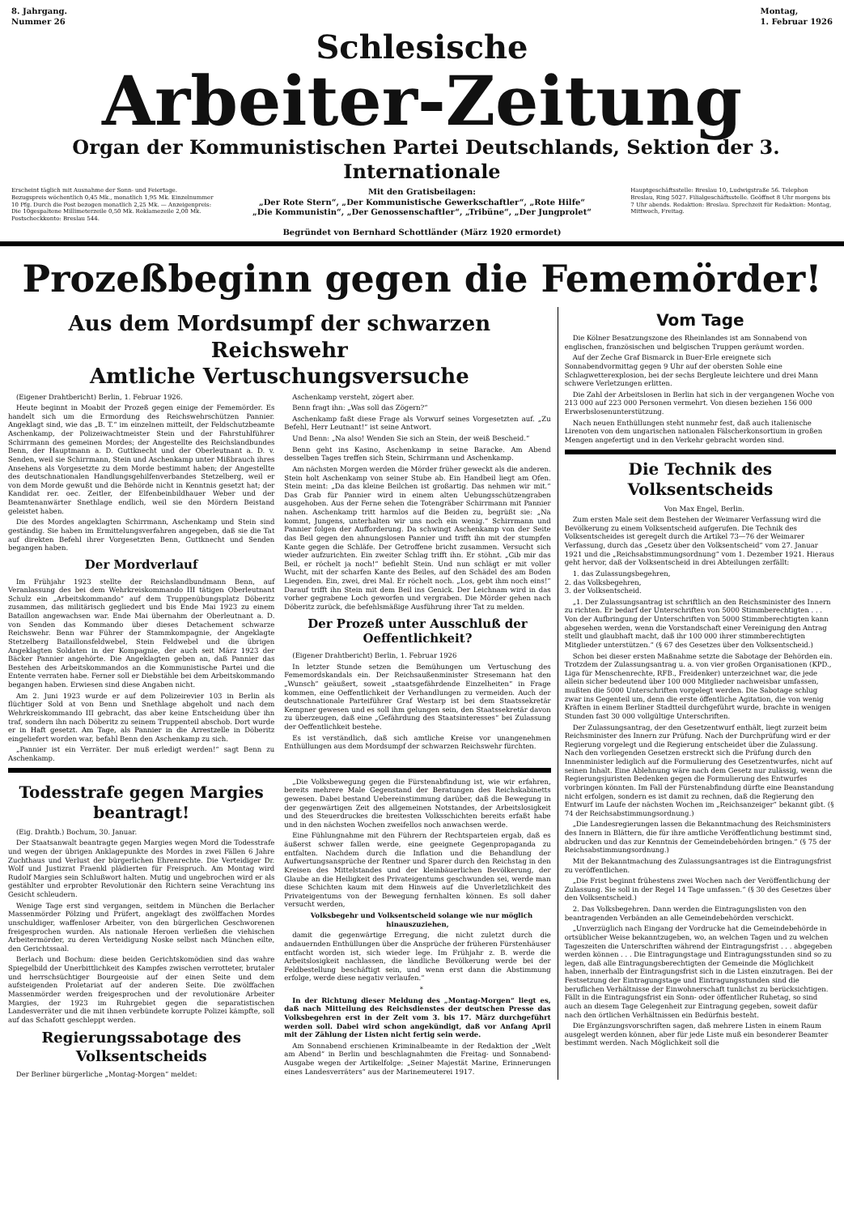8. Jahrgang.
Nummer 26 Montag,
1. Februar 1926
Schlesische
Arbeiter-Zeitung
Organ der Kommunistischen Partei Deutschlands, Sektion der 3. Internationale
Erscheint täglich mit Ausnahme der Sonn- und Feiertage. Bezugspreis wöchentlich 0,45 Mk., monatlich 1,95 Mk. Einzelnummer 10 Pfg. Durch die Post bezogen monatlich 2,25 Mk. — Anzeigenpreis: Die 10gespaltene Millimeterzeile 0,50 Mk. Reklamezeile 2,00 Mk. Postscheckkonto: Breslau 544.
Mit den Gratisbeilagen:
„Der Rote Stern“, „Der Kommunistische Gewerkschaftler“, „Rote Hilfe“
„Die Kommunistin“, „Der Genossenschaftler“, „Tribüne“, „Der Jungprolet“
Begründet von Bernhard Schottländer (März 1920 ermordet)
Hauptgeschäftsstelle: Breslau 10, Ludwigstraße 56. Telephon Breslau, Ring 5027. Filialgeschäftsstelle. Geöffnet 8 Uhr morgens bis 7 Uhr abends. Redaktion: Breslau. Sprechzeit für Redaktion: Montag, Mittwoch, Freitag.
Prozeßbeginn gegen die Fememörder!
Aus dem Mordsumpf der schwarzen Reichswehr
Amtliche Vertuschungsversuche
(Eigener Drahtbericht) Berlin, 1. Februar 1926.
Heute beginnt in Moabit der Prozeß gegen einige der Fememörder. Es handelt sich um die Ermordung des Reichswehrschützen Pannier. Angeklagt sind, wie das „B. T.“ im einzelnen mitteilt, der Feldschutzbeamte Aschenkamp, der Polizeiwachtmeister Stein und der Fahrstuhlführer Schirrmann des gemeinen Mordes; der Angestellte des Reichslandbundes Benn, der Hauptmann a. D. Guttknecht und der Oberleutnant a. D. v. Senden, weil sie Schirrmann, Stein und Aschenkamp unter Mißbrauch ihres Ansehens als Vorgesetzte zu dem Morde bestimmt haben; der Angestellte des deutschnationalen Handlungsgehilfenverbandes Stetzelberg, weil er von dem Morde gewußt und die Behörde nicht in Kenntnis gesetzt hat; der Kandidat rer. oec. Zeitler, der Elfenbeinbildhauer Weber und der Beamtenanwärter Snethlage endlich, weil sie den Mördern Beistand geleistet haben.
Die des Mordes angeklagten Schirrmann, Aschenkamp und Stein sind geständig. Sie haben im Ermittelungsverfahren angegeben, daß sie die Tat auf direkten Befehl ihrer Vorgesetzten Benn, Guttknecht und Senden begangen haben.
Der Mordverlauf
Im Frühjahr 1923 stellte der Reichslandbundmann Benn, auf Veranlassung des bei dem Wehrkreiskommando III tätigen Oberleutnant Schulz ein „Arbeitskommando“ auf dem Truppenübungsplatz Döberitz zusammen, das militärisch gegliedert und bis Ende Mai 1923 zu einem Bataillon angewachsen war. Ende Mai übernahm der Oberleutnant a. D. von Senden das Kommando über dieses Detachement schwarze Reichswehr. Benn war Führer der Stammkompagnie, der Angeklagte Stetzelberg Bataillonsfeldwebel, Stein Feldwebel und die übrigen Angeklagten Soldaten in der Kompagnie, der auch seit März 1923 der Bäcker Pannier angehörte. Die Angeklagten geben an, daß Pannier das Bestehen des Arbeitskommandos an die Kommunistische Partei und die Entente verraten habe. Ferner soll er Diebstähle bei dem Arbeitskommando begangen haben. Erwiesen sind diese Angaben nicht.
Am 2. Juni 1923 wurde er auf dem Polizeirevier 103 in Berlin als flüchtiger Sold at von Benn und Snethlage abgeholt und nach dem Wehrkreiskommando III gebracht, das aber keine Entscheidung über ihn traf, sondern ihn nach Döberitz zu seinem Truppenteil abschob. Dort wurde er in Haft gesetzt. Am Tage, als Pannier in die Arrestzelle in Döberitz eingeliefert worden war, befahl Benn den Aschenkamp zu sich.
„Pannier ist ein Verräter. Der muß erledigt werden!“ sagt Benn zu Aschenkamp.
Aschenkamp versteht, zögert aber.
Benn fragt ihn: „Was soll das Zögern?“
Aschenkamp faßt diese Frage als Vorwurf seines Vorgesetzten auf. „Zu Befehl, Herr Leutnant!“ ist seine Antwort.
Und Benn: „Na also! Wenden Sie sich an Stein, der weiß Bescheid.“
Benn geht ins Kasino, Aschenkamp in seine Baracke. Am Abend desselben Tages treffen sich Stein, Schirrmann und Aschenkamp.
Am nächsten Morgen werden die Mörder früher geweckt als die anderen. Stein holt Aschenkamp von seiner Stube ab. Ein Handbeil liegt am Ofen. Stein meint: „Da das kleine Beilchen ist großartig. Das nehmen wir mit.“ Das Grab für Pannier wird in einem alten Uebungsschützengraben ausgehoben. Aus der Ferne sehen die Totengräber Schirrmann mit Pannier nahen. Aschenkamp tritt harmlos auf die Beiden zu, begrüßt sie: „Na kommt, Jungens, unterhalten wir uns noch ein wenig.“ Schirrmann und Pannier folgen der Aufforderung. Da schwingt Aschenkamp von der Seite das Beil gegen den ahnungslosen Pannier und trifft ihn mit der stumpfen Kante gegen die Schläfe. Der Getroffene bricht zusammen. Versucht sich wieder aufzurichten. Ein zweiter Schlag trifft ihn. Er stöhnt. „Gib mir das Beil, er röchelt ja noch!“ befiehlt Stein. Und nun schlägt er mit voller Wucht, mit der scharfen Kante des Beiles, auf den Schädel des am Boden Liegenden. Ein, zwei, drei Mal. Er röchelt noch. „Los, gebt ihm noch eins!“ Darauf trifft ihn Stein mit dem Beil ins Genick. Der Leichnam wird in das vorher gegrabene Loch geworfen und vergraben. Die Mörder gehen nach Döberitz zurück, die befehlsmäßige Ausführung ihrer Tat zu melden.
Der Prozeß unter Ausschluß der Oeffentlichkeit?
(Eigener Drahtbericht) Berlin, 1. Februar 1926
In letzter Stunde setzen die Bemühungen um Vertuschung des Fememordskandals ein. Der Reichsaußenminister Stresemann hat den „Wunsch“ geäußert, soweit „staatsgefährdende Einzelheiten“ in Frage kommen, eine Oeffentlichkeit der Verhandlungen zu vermeiden. Auch der deutschnationale Parteiführer Graf Westarp ist bei dem Staatssekretär Kempner gewesen und es soll ihm gelungen sein, den Staatssekretär davon zu überzeugen, daß eine „Gefährdung des Staatsinteresses“ bei Zulassung der Oeffentlichkeit bestehe.
Es ist verständlich, daß sich amtliche Kreise vor unangenehmen Enthüllungen aus dem Mordsumpf der schwarzen Reichswehr fürchten.
Todesstrafe gegen Margies beantragt!
(Eig. Drahtb.) Bochum, 30. Januar.
Der Staatsanwalt beantragte gegen Margies wegen Mord die Todesstrafe und wegen der übrigen Anklagepunkte des Mordes in zwei Fällen 6 Jahre Zuchthaus und Verlust der bürgerlichen Ehrenrechte. Die Verteidiger Dr. Wolf und Justizrat Fraenkl plädierten für Freispruch. Am Montag wird Rudolf Margies sein Schlußwort halten. Mutig und ungebrochen wird er als gestählter und erprobter Revolutionär den Richtern seine Verachtung ins Gesicht schleudern.
Wenige Tage erst sind vergangen, seitdem in München die Berlacher Massenmörder Pölzing und Prüfert, angeklagt des zwölffachen Mordes unschuldiger, waffenloser Arbeiter, von den bürgerlichen Geschworenen freigesprochen wurden. Als nationale Heroen verließen die viehischen Arbeitermörder, zu deren Verteidigung Noske selbst nach München eilte, den Gerichtssaal.
Berlach und Bochum: diese beiden Gerichtskomödien sind das wahre Spiegelbild der Unerbittlichkeit des Kampfes zwischen verrotteter, brutaler und herrschsüchtiger Bourgeoisie auf der einen Seite und dem aufsteigenden Proletariat auf der anderen Seite. Die zwölffachen Massenmörder werden freigesprochen und der revolutionäre Arbeiter Margies, der 1923 im Ruhrgebiet gegen die separatistischen Landesverräter und die mit ihnen verbündete korrupte Polizei kämpfte, soll auf das Schafott geschleppt werden.
Regierungssabotage des Volksentscheids
Der Berliner bürgerliche „Montag-Morgen“ meldet:
„Die Volksbewegung gegen die Fürstenabfindung ist, wie wir erfahren, bereits mehrere Male Gegenstand der Beratungen des Reichskabinetts gewesen. Dabei bestand Uebereinstimmung darüber, daß die Bewegung in der gegenwärtigen Zeit des allgemeinen Notstandes, der Arbeitslosigkeit und des Steuerdruckes die breitesten Volksschichten bereits erfaßt habe und in den nächsten Wochen zweifellos noch anwachsen werde.
Eine Fühlungnahme mit den Führern der Rechtsparteien ergab, daß es äußerst schwer fallen werde, eine geeignete Gegenpropaganda zu entfalten. Nachdem durch die Inflation und die Behandlung der Aufwertungsansprüche der Rentner und Sparer durch den Reichstag in den Kreisen des Mittelstandes und der kleinbäuerlichen Bevölkerung, der Glaube an die Heiligkeit des Privateigentums geschwunden sei, werde man diese Schichten kaum mit dem Hinweis auf die Unverletzlichkeit des Privateigentums von der Bewegung fernhalten können. Es soll daher versucht werden,
Volksbegehr und Volksentscheid solange wie nur möglich hinauszuziehen,
damit die gegenwärtige Erregung, die nicht zuletzt durch die andauernden Enthüllungen über die Ansprüche der früheren Fürstenhäuser entfacht worden ist, sich wieder lege. Im Frühjahr z. B. werde die Arbeitslosigkeit nachlassen, die ländliche Bevölkerung werde bei der Feldbestellung beschäftigt sein, und wenn erst dann die Abstimmung erfolge, werde diese negativ verlaufen.“
*
In der Richtung dieser Meldung des „Montag-Morgen“ liegt es, daß nach Mitteilung des Reichsdienstes der deutschen Presse das Volksbegehren erst in der Zeit vom 3. bis 17. März durchgeführt werden soll. Dabei wird schon angekündigt, daß vor Anfang April mit der Zählung der Listen nicht fertig sein werde.
Am Sonnabend erschienen Kriminalbeamte in der Redaktion der „Welt am Abend“ in Berlin und beschlagnahmten die Freitag- und Sonnabend-Ausgabe wegen der Artikelfolge: „Seiner Majestät Marine, Erinnerungen eines Landesverräters“ aus der Marinemeuterei 1917.
Vom Tage
Die Kölner Besatzungszone des Rheinlandes ist am Sonnabend von englischen, französischen und belgischen Truppen geräumt worden.
Auf der Zeche Graf Bismarck in Buer-Erle ereignete sich Sonnabendvormittag gegen 9 Uhr auf der obersten Sohle eine Schlagwetterexplosion, bei der sechs Bergleute leichtere und drei Mann schwere Verletzungen erlitten.
Die Zahl der Arbeitslosen in Berlin hat sich in der vergangenen Woche von 213 000 auf 223 000 Personen vermehrt. Von diesen beziehen 156 000 Erwerbslosenunterstützung.
Nach neuen Enthüllungen steht nunmehr fest, daß auch italienische Lirenoten von dem ungarischen nationalen Fälscherkonsortium in großen Mengen angefertigt und in den Verkehr gebracht worden sind.
Die Technik des Volksentscheids
Von Max Engel, Berlin.
Zum ersten Male seit dem Bestehen der Weimarer Verfassung wird die Bevölkerung zu einem Volksentscheid aufgerufen. Die Technik des Volksentscheides ist geregelt durch die Artikel 73—76 der Weimarer Verfassung, durch das „Gesetz über den Volksentscheid“ vom 27. Januar 1921 und die „Reichsabstimmungsordnung“ vom 1. Dezember 1921. Hieraus geht hervor, daß der Volksentscheid in drei Abteilungen zerfällt:
1. das Zulassungsbegehren,
2. das Volksbegehren,
3. der Volksentscheid.
„1. Der Zulassungsantrag ist schriftlich an den Reichsminister des Innern zu richten. Er bedarf der Unterschriften von 5000 Stimmberechtigten . . . Von der Aufbringung der Unterschriften von 5000 Stimmberechtigten kann abgesehen werden, wenn die Vorstandschaft einer Vereinigung den Antrag stellt und glaubhaft macht, daß ihr 100 000 ihrer stimmberechtigten Mitglieder unterstützen.“ (§ 67 des Gesetzes über den Volksentscheid.)
Schon bei dieser ersten Maßnahme setzte die Sabotage der Behörden ein. Trotzdem der Zulassungsantrag u. a. von vier großen Organisationen (KPD., Liga für Menschenrechte, RFB., Freidenker) unterzeichnet war, die jede allein sicher bedeutend über 100 000 Mitglieder nachweisbar umfassen, mußten die 5000 Unterschriften vorgelegt werden. Die Sabotage schlug zwar ins Gegenteil um, denn die erste öffentliche Agitation, die von wenig Kräften in einem Berliner Stadtteil durchgeführt wurde, brachte in wenigen Stunden fast 30 000 vollgültige Unterschriften.
Der Zulassungsantrag, der den Gesetzentwurf enthält, liegt zurzeit beim Reichsminister des Innern zur Prüfung. Nach der Durchprüfung wird er der Regierung vorgelegt und die Regierung entscheidet über die Zulassung. Nach den vorliegenden Gesetzen erstreckt sich die Prüfung durch den Innenminister lediglich auf die Formulierung des Gesetzentwurfes, nicht auf seinen Inhalt. Eine Ablehnung wäre nach dem Gesetz nur zulässig, wenn die Regierungsjuristen Bedenken gegen die Formulierung des Entwurfes vorbringen könnten. Im Fall der Fürstenabfindung dürfte eine Beanstandung nicht erfolgen, sondern es ist damit zu rechnen, daß die Regierung den Entwurf im Laufe der nächsten Wochen im „Reichsanzeiger“ bekannt gibt. (§ 74 der Reichsabstimmungsordnung.)
„Die Landesregierungen lassen die Bekanntmachung des Reichsministers des Innern in Blättern, die für ihre amtliche Veröffentlichung bestimmt sind, abdrucken und das zur Kenntnis der Gemeindebehörden bringen.“ (§ 75 der Reichsabstimmungsordnung.)
Mit der Bekanntmachung des Zulassungsantrages ist die Eintragungsfrist zu veröffentlichen.
„Die Frist beginnt frühestens zwei Wochen nach der Veröffentlichung der Zulassung. Sie soll in der Regel 14 Tage umfassen.“ (§ 30 des Gesetzes über den Volksentscheid.)
2. Das Volksbegehren. Dann werden die Eintragungslisten von den beantragenden Verbänden an alle Gemeindebehörden verschickt.
„Unverzüglich nach Eingang der Vordrucke hat die Gemeindebehörde in ortsüblicher Weise bekanntzugeben, wo, an welchen Tagen und zu welchen Tageszeiten die Unterschriften während der Eintragungsfrist . . . abgegeben werden können . . . Die Eintragungstage und Eintragungsstunden sind so zu legen, daß alle Eintragungsberechtigten der Gemeinde die Möglichkeit haben, innerhalb der Eintragungsfrist sich in die Listen einzutragen. Bei der Festsetzung der Eintragungstage und Eintragungsstunden sind die beruflichen Verhältnisse der Einwohnerschaft tunlichst zu berücksichtigen. Fällt in die Eintragungsfrist ein Sonn- oder öffentlicher Ruhetag, so sind auch an diesem Tage Gelegenheit zur Eintragung gegeben, soweit dafür nach den örtlichen Verhältnissen ein Bedürfnis besteht.
Die Ergänzungsvorschriften sagen, daß mehrere Listen in einem Raum ausgelegt werden können, aber für jede Liste muß ein besonderer Beamter bestimmt werden. Nach Möglichkeit soll die